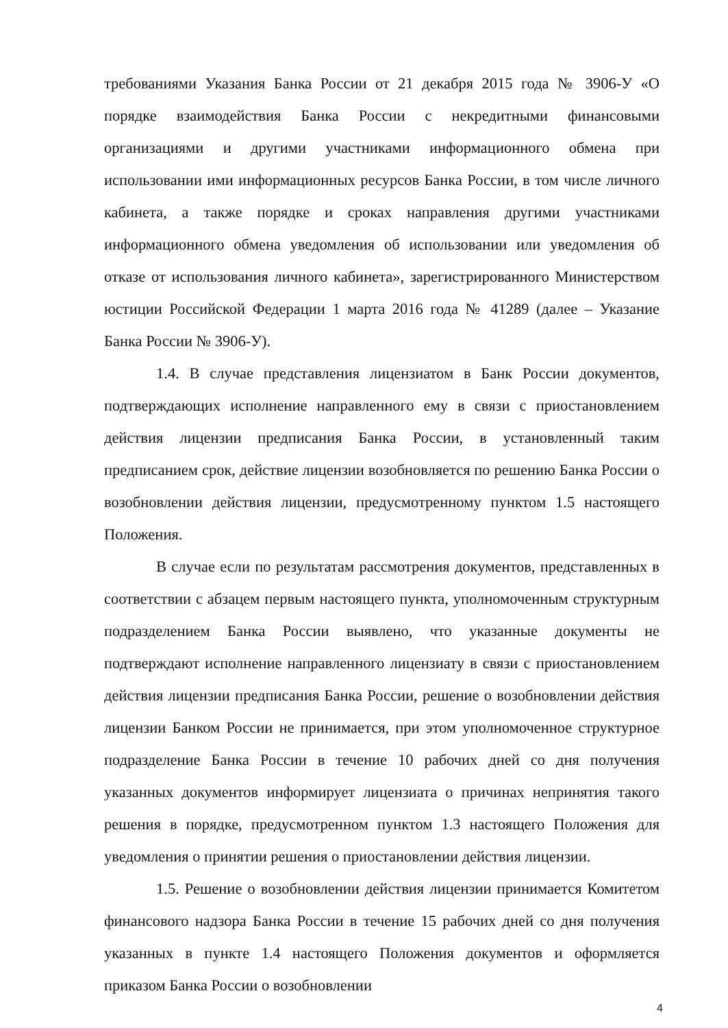требованиями Указания Банка России от 21 декабря 2015 года № 3906-У «О порядке взаимодействия Банка России с некредитными финансовыми организациями и другими участниками информационного обмена при использовании ими информационных ресурсов Банка России, в том числе личного кабинета, а также порядке и сроках направления другими участниками информационного обмена уведомления об использовании или уведомления об отказе от использования личного кабинета», зарегистрированного Министерством юстиции Российской Федерации 1 марта 2016 года № 41289 (далее – Указание Банка России № 3906-У).
1.4. В случае представления лицензиатом в Банк России документов, подтверждающих исполнение направленного ему в связи с приостановлением действия лицензии предписания Банка России, в установленный таким предписанием срок, действие лицензии возобновляется по решению Банка России о возобновлении действия лицензии, предусмотренному пунктом 1.5 настоящего Положения.
В случае если по результатам рассмотрения документов, представленных в соответствии с абзацем первым настоящего пункта, уполномоченным структурным подразделением Банка России выявлено, что указанные документы не подтверждают исполнение направленного лицензиату в связи с приостановлением действия лицензии предписания Банка России, решение о возобновлении действия лицензии Банком России не принимается, при этом уполномоченное структурное подразделение Банка России в течение 10 рабочих дней со дня получения указанных документов информирует лицензиата о причинах непринятия такого решения в порядке, предусмотренном пунктом 1.3 настоящего Положения для уведомления о принятии решения о приостановлении действия лицензии.
1.5. Решение о возобновлении действия лицензии принимается Комитетом финансового надзора Банка России в течение 15 рабочих дней со дня получения указанных в пункте 1.4 настоящего Положения документов и оформляется приказом Банка России о возобновлении
4